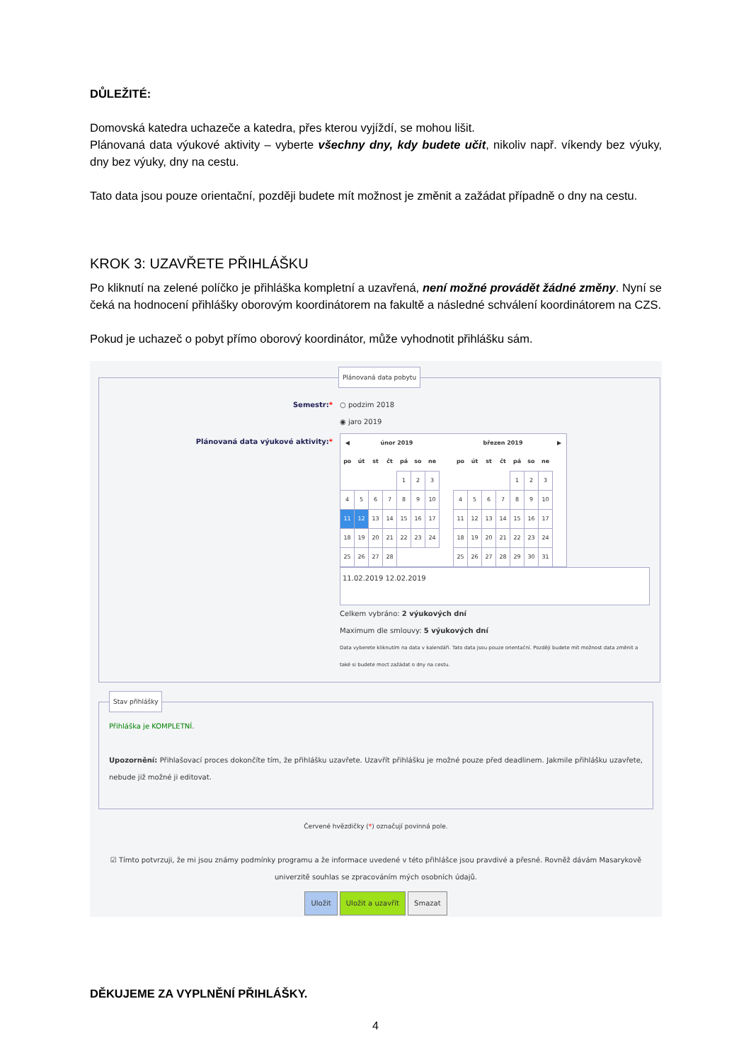DŮLEŽITÉ:
Domovská katedra uchazeče a katedra, přes kterou vyjíždí, se mohou lišit.
Plánovaná data výukové aktivity – vyberte všechny dny, kdy budete učit, nikoliv např. víkendy bez výuky, dny bez výuky, dny na cestu.
Tato data jsou pouze orientační, později budete mít možnost je změnit a zažádat případně o dny na cestu.
KROK 3: UZAVŘETE PŘIHLÁŠKU
Po kliknutí na zelené políčko je přihláška kompletní a uzavřená, není možné provádět žádné změny. Nyní se čeká na hodnocení přihlášky oborovým koordinátorem na fakultě a následné schválení koordinátorem na CZS.
Pokud je uchazeč o pobyt přímo oborový koordinátor, může vyhodnotit přihlášku sám.
Plánovaná data pobytu
Semestr:* ○ podzim 2018
◉ jaro 2019
Plánovaná data výukové aktivity:*
| ◀ | únor 2019 | | | | | | | březen 2019 | | | | | | | ▶ |
| --- | --- | --- | --- | --- | --- | --- | --- | --- | --- | --- | --- | --- | --- | --- | --- |
| po | út | st | čt | pá | so | ne | | po | út | st | čt | pá | so | ne | |
| | | | | 1 | 2 | 3 | | | | | | 1 | 2 | 3 | |
| 4 | 5 | 6 | 7 | 8 | 9 | 10 | | 4 | 5 | 6 | 7 | 8 | 9 | 10 | |
| 11 | 12 | 13 | 14 | 15 | 16 | 17 | | 11 | 12 | 13 | 14 | 15 | 16 | 17 | |
| 18 | 19 | 20 | 21 | 22 | 23 | 24 | | 18 | 19 | 20 | 21 | 22 | 23 | 24 | |
| 25 | 26 | 27 | 28 | | | | | 25 | 26 | 27 | 28 | 29 | 30 | 31 | |
11.02.2019 12.02.2019
Celkem vybráno: 2 výukových dní
Maximum dle smlouvy: 5 výukových dní
Data vyberete kliknutím na data v kalendáři. Tato data jsou pouze orientační. Později budete mít možnost data změnit a také si budete moct zažádat o dny na cestu.
Stav přihlášky
Přihláška je KOMPLETNÍ.
Upozornění: Přihlašovací proces dokončíte tím, že přihlášku uzavřete. Uzavřít přihlášku je možné pouze před deadlinem. Jakmile přihlášku uzavřete, nebude již možné ji editovat.
Červené hvězdičky (*) označují povinná pole.
☑ Tímto potvrzuji, že mi jsou známy podmínky programu a že informace uvedené v této přihlášce jsou pravdivé a přesné. Rovněž dávám Masarykově univerzitě souhlas se zpracováním mých osobních údajů.
Uložit Uložit a uzavřít Smazat
DĚKUJEME ZA VYPLNĚNÍ PŘIHLÁŠKY.
4